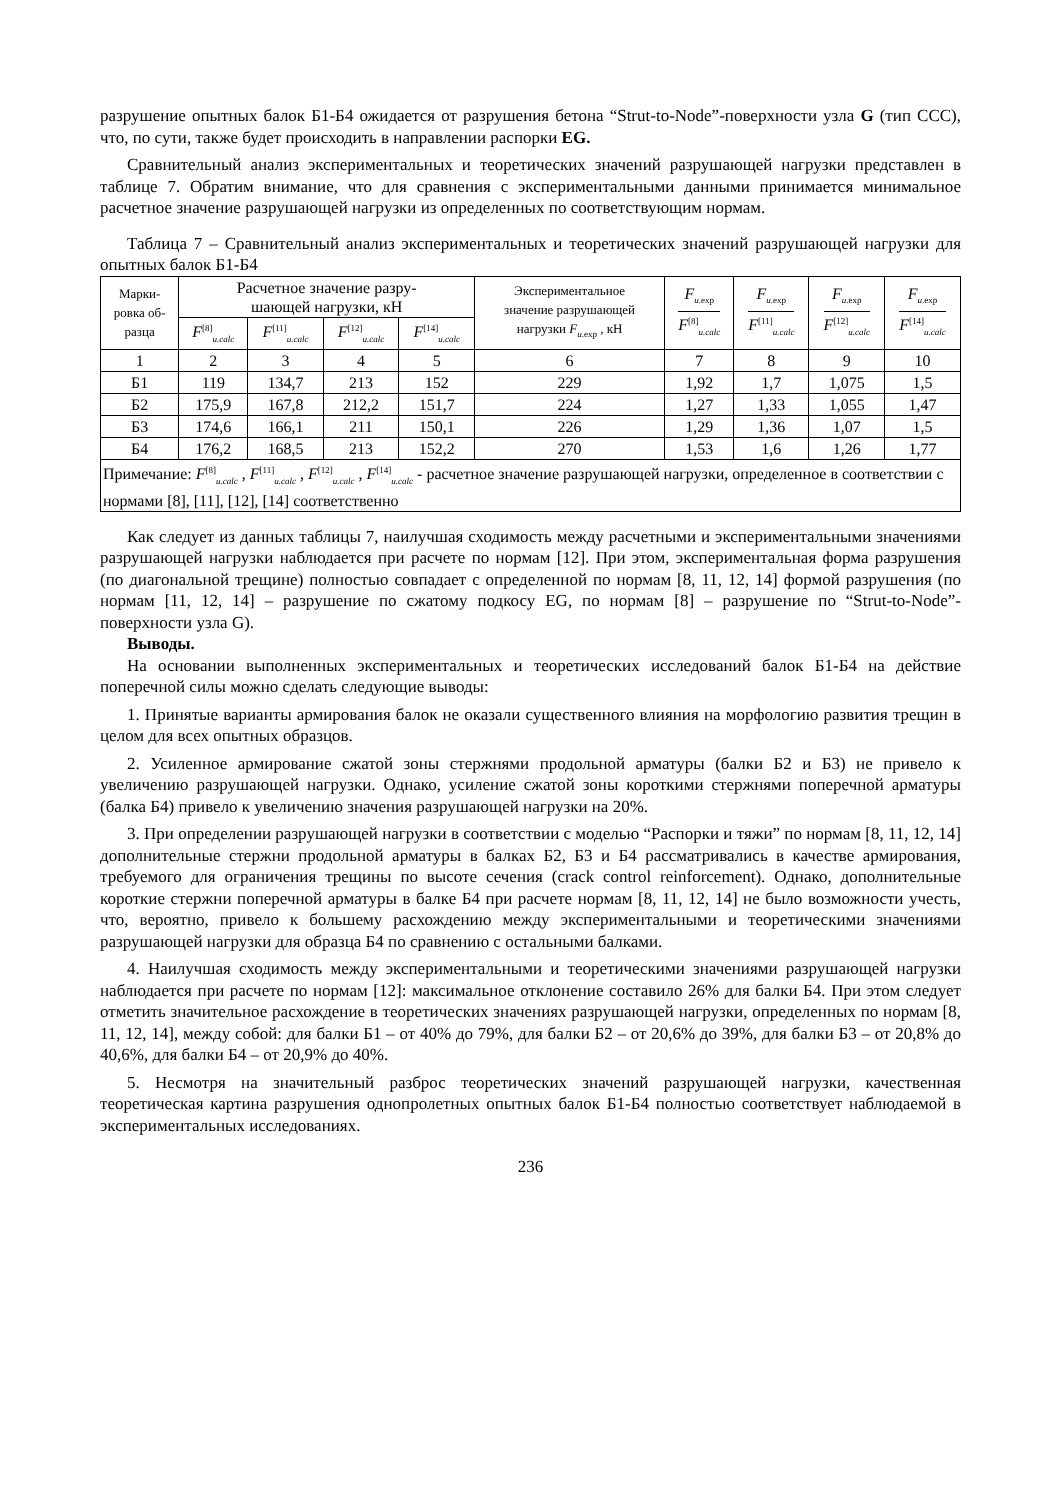разрушение опытных балок Б1-Б4 ожидается от разрушения бетона “Strut-to-Node”-поверхности узла G (тип ССС), что, по сути, также будет происходить в направлении распорки EG.
Сравнительный анализ экспериментальных и теоретических значений разрушающей нагрузки представлен в таблице 7. Обратим внимание, что для сравнения с экспериментальными данными принимается минимальное расчетное значение разрушающей нагрузки из определенных по соответствующим нормам.
Таблица 7 – Сравнительный анализ экспериментальных и теоретических значений разрушающей нагрузки для опытных балок Б1-Б4
| Марки- ровка об- разца | Расчетное значение разру- шающей нагрузки, кН | | | | Экспериментальное значение разрушающей нагрузки F<sub>u.exp</sub> , кН | F<sub>u.exp</sub> F<sup>[8]</sup><sub>u.calc</sub> | F<sub>u.exp</sub> F<sup>[11]</sup><sub>u.calc</sub> | F<sub>u.exp</sub> F<sup>[12]</sup><sub>u.calc</sub> | F<sub>u.exp</sub> F<sup>[14]</sup><sub>u.calc</sub> |
| --- | --- | --- | --- | --- | --- | --- | --- | --- | --- |
| | F<sup>[8]</sup><sub>u.calc</sub> | F<sup>[11]</sup><sub>u.calc</sub> | F<sup>[12]</sup><sub>u.calc</sub> | F<sup>[14]</sup><sub>u.calc</sub> | | | | | |
| 1 | 2 | 3 | 4 | 5 | 6 | 7 | 8 | 9 | 10 |
| Б1 | 119 | 134,7 | 213 | 152 | 229 | 1,92 | 1,7 | 1,075 | 1,5 |
| Б2 | 175,9 | 167,8 | 212,2 | 151,7 | 224 | 1,27 | 1,33 | 1,055 | 1,47 |
| Б3 | 174,6 | 166,1 | 211 | 150,1 | 226 | 1,29 | 1,36 | 1,07 | 1,5 |
| Б4 | 176,2 | 168,5 | 213 | 152,2 | 270 | 1,53 | 1,6 | 1,26 | 1,77 |
| Примечание: F<sup>[8]</sup><sub>u.calc</sub> , F<sup>[11]</sup><sub>u.calc</sub> , F<sup>[12]</sup><sub>u.calc</sub> , F<sup>[14]</sup><sub>u.calc</sub> - расчетное значение разрушающей нагрузки, определенное в соответствии с нормами [8], [11], [12], [14] соответственно | | | | | | | | | |
Как следует из данных таблицы 7, наилучшая сходимость между расчетными и экспериментальными значениями разрушающей нагрузки наблюдается при расчете по нормам [12]. При этом, экспериментальная форма разрушения (по диагональной трещине) полностью совпадает с определенной по нормам [8, 11, 12, 14] формой разрушения (по нормам [11, 12, 14] – разрушение по сжатому подкосу EG, по нормам [8] – разрушение по “Strut-to-Node”-поверхности узла G).
Выводы.
На основании выполненных экспериментальных и теоретических исследований балок Б1-Б4 на действие поперечной силы можно сделать следующие выводы:
1. Принятые варианты армирования балок не оказали существенного влияния на морфологию развития трещин в целом для всех опытных образцов.
2. Усиленное армирование сжатой зоны стержнями продольной арматуры (балки Б2 и Б3) не привело к увеличению разрушающей нагрузки. Однако, усиление сжатой зоны короткими стержнями поперечной арматуры (балка Б4) привело к увеличению значения разрушающей нагрузки на 20%.
3. При определении разрушающей нагрузки в соответствии с моделью “Распорки и тяжи” по нормам [8, 11, 12, 14] дополнительные стержни продольной арматуры в балках Б2, Б3 и Б4 рассматривались в качестве армирования, требуемого для ограничения трещины по высоте сечения (crack control reinforcement). Однако, дополнительные короткие стержни поперечной арматуры в балке Б4 при расчете нормам [8, 11, 12, 14] не было возможности учесть, что, вероятно, привело к большему расхождению между экспериментальными и теоретическими значениями разрушающей нагрузки для образца Б4 по сравнению с остальными балками.
4. Наилучшая сходимость между экспериментальными и теоретическими значениями разрушающей нагрузки наблюдается при расчете по нормам [12]: максимальное отклонение составило 26% для балки Б4. При этом следует отметить значительное расхождение в теоретических значениях разрушающей нагрузки, определенных по нормам [8, 11, 12, 14], между собой: для балки Б1 – от 40% до 79%, для балки Б2 – от 20,6% до 39%, для балки Б3 – от 20,8% до 40,6%, для балки Б4 – от 20,9% до 40%.
5. Несмотря на значительный разброс теоретических значений разрушающей нагрузки, качественная теоретическая картина разрушения однопролетных опытных балок Б1-Б4 полностью соответствует наблюдаемой в экспериментальных исследованиях.
236